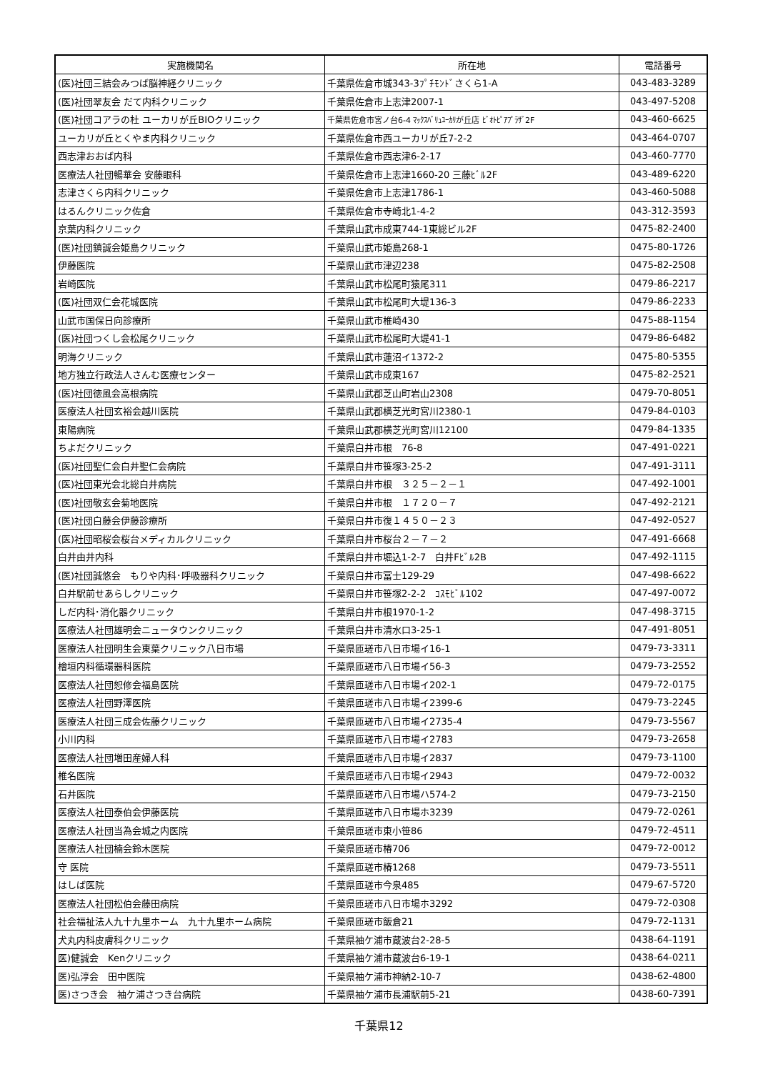| 実施機関名 | 所在地 | 電話番号 |
| --- | --- | --- |
| (医)社団三結会みつば脳神経クリニック | 千葉県佐倉市城343-3ﾌﾟﾁﾓﾝﾄﾞさくら1-A | 043-483-3289 |
| (医)社団翠友会 だて内科クリニック | 千葉県佐倉市上志津2007-1 | 043-497-5208 |
| (医)社団コアラの杜 ユーカリが丘BIOクリニック | 千葉県佐倉市宮ノ台6-4 ﾏｯｸｽﾊﾞﾘｭﾕｰｶﾘが丘店 ﾋﾞｵﾄﾋﾟｱﾌﾟﾗｻﾞ2F | 043-460-6625 |
| ユーカリが丘とくやま内科クリニック | 千葉県佐倉市西ユーカリが丘7-2-2 | 043-464-0707 |
| 西志津おおば内科 | 千葉県佐倉市西志津6-2-17 | 043-460-7770 |
| 医療法人社団暢華会 安藤眼科 | 千葉県佐倉市上志津1660-20 三藤ﾋﾞﾙ2F | 043-489-6220 |
| 志津さくら内科クリニック | 千葉県佐倉市上志津1786-1 | 043-460-5088 |
| はるんクリニック佐倉 | 千葉県佐倉市寺崎北1-4-2 | 043-312-3593 |
| 京葉内科クリニック | 千葉県山武市成東744-1東総ビル2F | 0475-82-2400 |
| (医)社団鎮誠会姫島クリニック | 千葉県山武市姫島268-1 | 0475-80-1726 |
| 伊藤医院 | 千葉県山武市津辺238 | 0475-82-2508 |
| 岩崎医院 | 千葉県山武市松尾町猿尾311 | 0479-86-2217 |
| (医)社団双仁会花城医院 | 千葉県山武市松尾町大堤136-3 | 0479-86-2233 |
| 山武市国保日向診療所 | 千葉県山武市椎崎430 | 0475-88-1154 |
| (医)社団つくし会松尾クリニック | 千葉県山武市松尾町大堤41-1 | 0479-86-6482 |
| 明海クリニック | 千葉県山武市蓮沼イ1372-2 | 0475-80-5355 |
| 地方独立行政法人さんむ医療センター | 千葉県山武市成東167 | 0475-82-2521 |
| (医)社団徳風会高根病院 | 千葉県山武郡芝山町岩山2308 | 0479-70-8051 |
| 医療法人社団玄裕会越川医院 | 千葉県山武郡横芝光町宮川2380-1 | 0479-84-0103 |
| 東陽病院 | 千葉県山武郡横芝光町宮川12100 | 0479-84-1335 |
| ちよだクリニック | 千葉県白井市根 76-8 | 047-491-0221 |
| (医)社団聖仁会白井聖仁会病院 | 千葉県白井市笹塚3-25-2 | 047-491-3111 |
| (医)社団東光会北総白井病院 | 千葉県白井市根 ３２５－２－１ | 047-492-1001 |
| (医)社団敬玄会菊地医院 | 千葉県白井市根 １７２０－７ | 047-492-2121 |
| (医)社団白藤会伊藤診療所 | 千葉県白井市復１４５０－２３ | 047-492-0527 |
| (医)社団昭桜会桜台メディカルクリニック | 千葉県白井市桜台２－７－２ | 047-491-6668 |
| 白井由井内科 | 千葉県白井市堀込1-2-7 白井Fﾋﾞﾙ2B | 047-492-1115 |
| (医)社団誠悠会 もりや内科･呼吸器科クリニック | 千葉県白井市冨士129-29 | 047-498-6622 |
| 白井駅前せあらしクリニック | 千葉県白井市笹塚2-2-2 ｺｽﾓﾋﾞﾙ102 | 047-497-0072 |
| しだ内科･消化器クリニック | 千葉県白井市根1970-1-2 | 047-498-3715 |
| 医療法人社団雄明会ニュータウンクリニック | 千葉県白井市清水口3-25-1 | 047-491-8051 |
| 医療法人社団明生会東葉クリニック八日市場 | 千葉県匝瑳市八日市場イ16-1 | 0479-73-3311 |
| 檜垣内科循環器科医院 | 千葉県匝瑳市八日市場イ56-3 | 0479-73-2552 |
| 医療法人社団恕修会福島医院 | 千葉県匝瑳市八日市場イ202-1 | 0479-72-0175 |
| 医療法人社団野澤医院 | 千葉県匝瑳市八日市場イ2399-6 | 0479-73-2245 |
| 医療法人社団三成会佐藤クリニック | 千葉県匝瑳市八日市場イ2735-4 | 0479-73-5567 |
| 小川内科 | 千葉県匝瑳市八日市場イ2783 | 0479-73-2658 |
| 医療法人社団増田産婦人科 | 千葉県匝瑳市八日市場イ2837 | 0479-73-1100 |
| 椎名医院 | 千葉県匝瑳市八日市場イ2943 | 0479-72-0032 |
| 石井医院 | 千葉県匝瑳市八日市場ハ574-2 | 0479-73-2150 |
| 医療法人社団泰伯会伊藤医院 | 千葉県匝瑳市八日市場ホ3239 | 0479-72-0261 |
| 医療法人社団当為会城之内医院 | 千葉県匝瑳市東小笹86 | 0479-72-4511 |
| 医療法人社団楠会鈴木医院 | 千葉県匝瑳市椿706 | 0479-72-0012 |
| 守 医院 | 千葉県匝瑳市椿1268 | 0479-73-5511 |
| はしば医院 | 千葉県匝瑳市今泉485 | 0479-67-5720 |
| 医療法人社団松伯会藤田病院 | 千葉県匝瑳市八日市場ホ3292 | 0479-72-0308 |
| 社会福祉法人九十九里ホーム 九十九里ホーム病院 | 千葉県匝瑳市飯倉21 | 0479-72-1131 |
| 犬丸内科皮膚科クリニック | 千葉県袖ケ浦市蔵波台2-28-5 | 0438-64-1191 |
| 医)健誠会 Kenクリニック | 千葉県袖ケ浦市蔵波台6-19-1 | 0438-64-0211 |
| 医)弘淳会 田中医院 | 千葉県袖ケ浦市神納2-10-7 | 0438-62-4800 |
| 医)さつき会 袖ケ浦さつき台病院 | 千葉県袖ケ浦市長浦駅前5-21 | 0438-60-7391 |
千葉県12